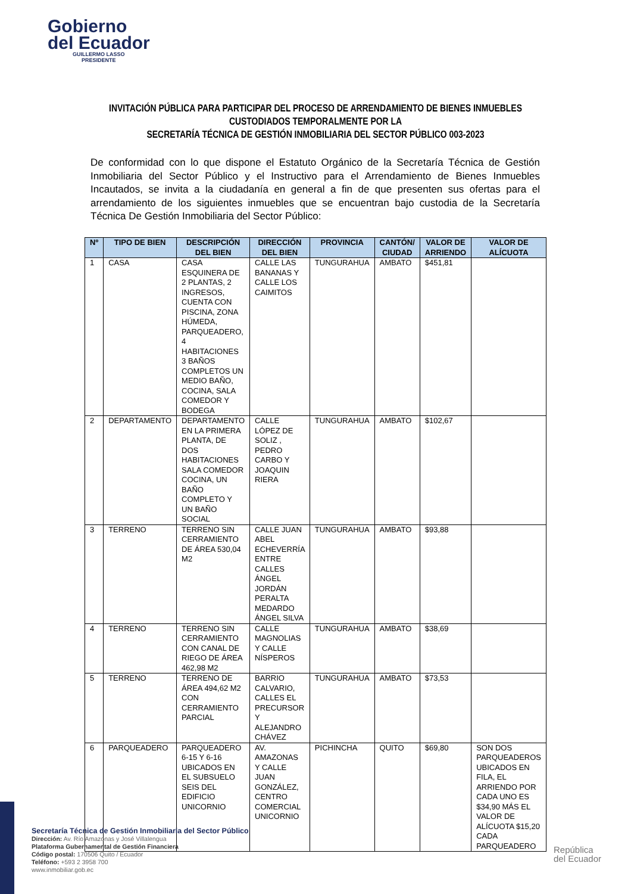Gobierno
del Ecuador
GUILLERMO LASSO
PRESIDENTE
INVITACIÓN PÚBLICA PARA PARTICIPAR DEL PROCESO DE ARRENDAMIENTO DE BIENES INMUEBLES CUSTODIADOS TEMPORALMENTE POR LA
SECRETARÍA TÉCNICA DE GESTIÓN INMOBILIARIA DEL SECTOR PÚBLICO 003-2023
De conformidad con lo que dispone el Estatuto Orgánico de la Secretaría Técnica de Gestión Inmobiliaria del Sector Público y el Instructivo para el Arrendamiento de Bienes Inmuebles Incautados, se invita a la ciudadanía en general a fin de que presenten sus ofertas para el arrendamiento de los siguientes inmuebles que se encuentran bajo custodia de la Secretaría Técnica De Gestión Inmobiliaria del Sector Público:
| Nº | TIPO DE BIEN | DESCRIPCIÓN DEL BIEN | DIRECCIÓN DEL BIEN | PROVINCIA | CANTÓN/ CIUDAD | VALOR DE ARRIENDO | VALOR DE ALÍCUOTA |
| --- | --- | --- | --- | --- | --- | --- | --- |
| 1 | CASA | CASA ESQUINERA DE 2 PLANTAS, 2 INGRESOS, CUENTA CON PISCINA, ZONA HÚMEDA, PARQUEADERO, 4 HABITACIONES 3 BAÑOS COMPLETOS UN MEDIO BAÑO, COCINA, SALA COMEDOR Y BODEGA | CALLE LAS BANANAS Y CALLE LOS CAIMITOS | TUNGURAHUA | AMBATO | $451,81 | |
| 2 | DEPARTAMENTO | DEPARTAMENTO EN LA PRIMERA PLANTA, DE DOS HABITACIONES SALA COMEDOR COCINA, UN BAÑO COMPLETO Y UN BAÑO SOCIAL | CALLE LÓPEZ DE SOLIZ , PEDRO CARBO Y JOAQUIN RIERA | TUNGURAHUA | AMBATO | $102,67 | |
| 3 | TERRENO | TERRENO SIN CERRAMIENTO DE ÁREA 530,04 M2 | CALLE JUAN ABEL ECHEVERRÍA ENTRE CALLES ÁNGEL JORDÁN PERALTA MEDARDO ÁNGEL SILVA | TUNGURAHUA | AMBATO | $93,88 | |
| 4 | TERRENO | TERRENO SIN CERRAMIENTO CON CANAL DE RIEGO DE ÁREA 462,98 M2 | CALLE MAGNOLIAS Y CALLE NÍSPEROS | TUNGURAHUA | AMBATO | $38,69 | |
| 5 | TERRENO | TERRENO DE ÁREA 494,62 M2 CON CERRAMIENTO PARCIAL | BARRIO CALVARIO, CALLES EL PRECURSOR Y ALEJANDRO CHÁVEZ | TUNGURAHUA | AMBATO | $73,53 | |
| 6 | PARQUEADERO | PARQUEADERO 6-15 Y 6-16 UBICADOS EN EL SUBSUELO SEIS DEL EDIFICIO UNICORNIO | AV. AMAZONAS Y CALLE JUAN GONZÁLEZ, CENTRO COMERCIAL UNICORNIO | PICHINCHA | QUITO | $69,80 | SON DOS PARQUEADEROS UBICADOS EN FILA, EL ARRIENDO POR CADA UNO ES $34,90 MÁS EL VALOR DE ALÍCUOTA $15,20 CADA PARQUEADERO |
Secretaría Técnica de Gestión Inmobiliaria del Sector Público
Dirección: Av. Río Amazonas y José Villalengua
Plataforma Gubernamental de Gestión Financiera
Código postal: 170506 Quito / Ecuador
Teléfono: +593 2 3958 700
www.inmobiliar.gob.ec
República
del Ecuador